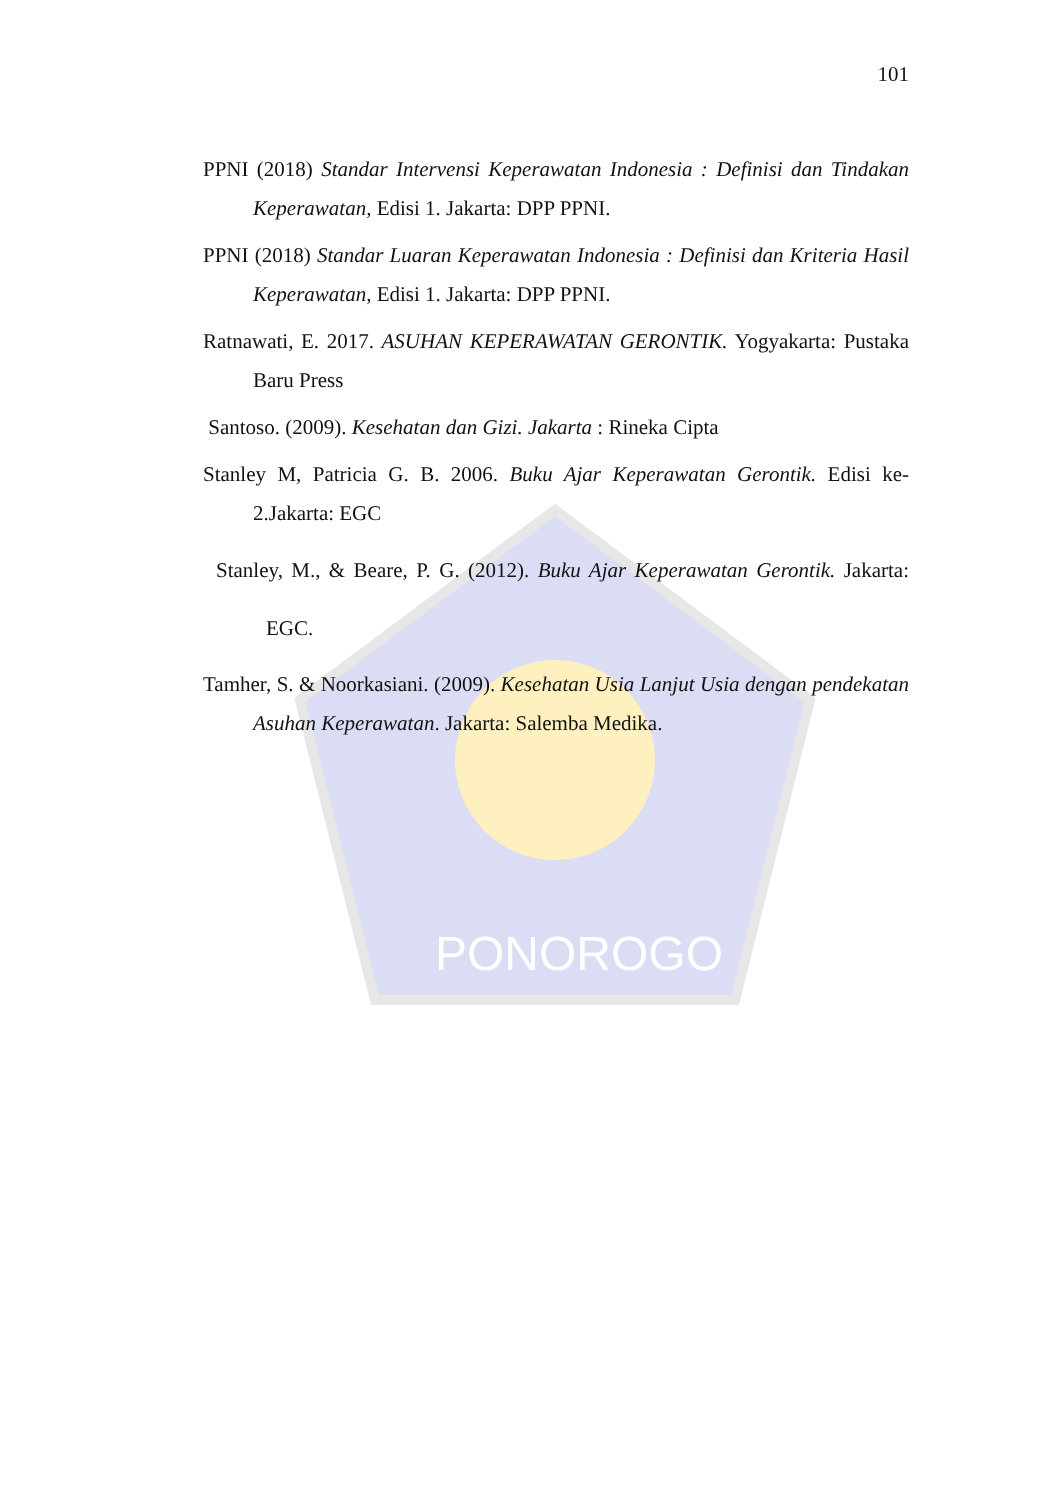PONOROGO
101
PPNI (2018) Standar Intervensi Keperawatan Indonesia : Definisi dan Tindakan Keperawatan, Edisi 1. Jakarta: DPP PPNI.
PPNI (2018) Standar Luaran Keperawatan Indonesia : Definisi dan Kriteria Hasil Keperawatan, Edisi 1. Jakarta: DPP PPNI.
Ratnawati, E. 2017. ASUHAN KEPERAWATAN GERONTIK. Yogyakarta: Pustaka Baru Press
Santoso. (2009). Kesehatan dan Gizi. Jakarta : Rineka Cipta
Stanley M, Patricia G. B. 2006. Buku Ajar Keperawatan Gerontik. Edisi ke-2.Jakarta: EGC
Stanley, M., & Beare, P. G. (2012). Buku Ajar Keperawatan Gerontik. Jakarta: EGC.
Tamher, S. & Noorkasiani. (2009). Kesehatan Usia Lanjut Usia dengan pendekatan Asuhan Keperawatan. Jakarta: Salemba Medika.